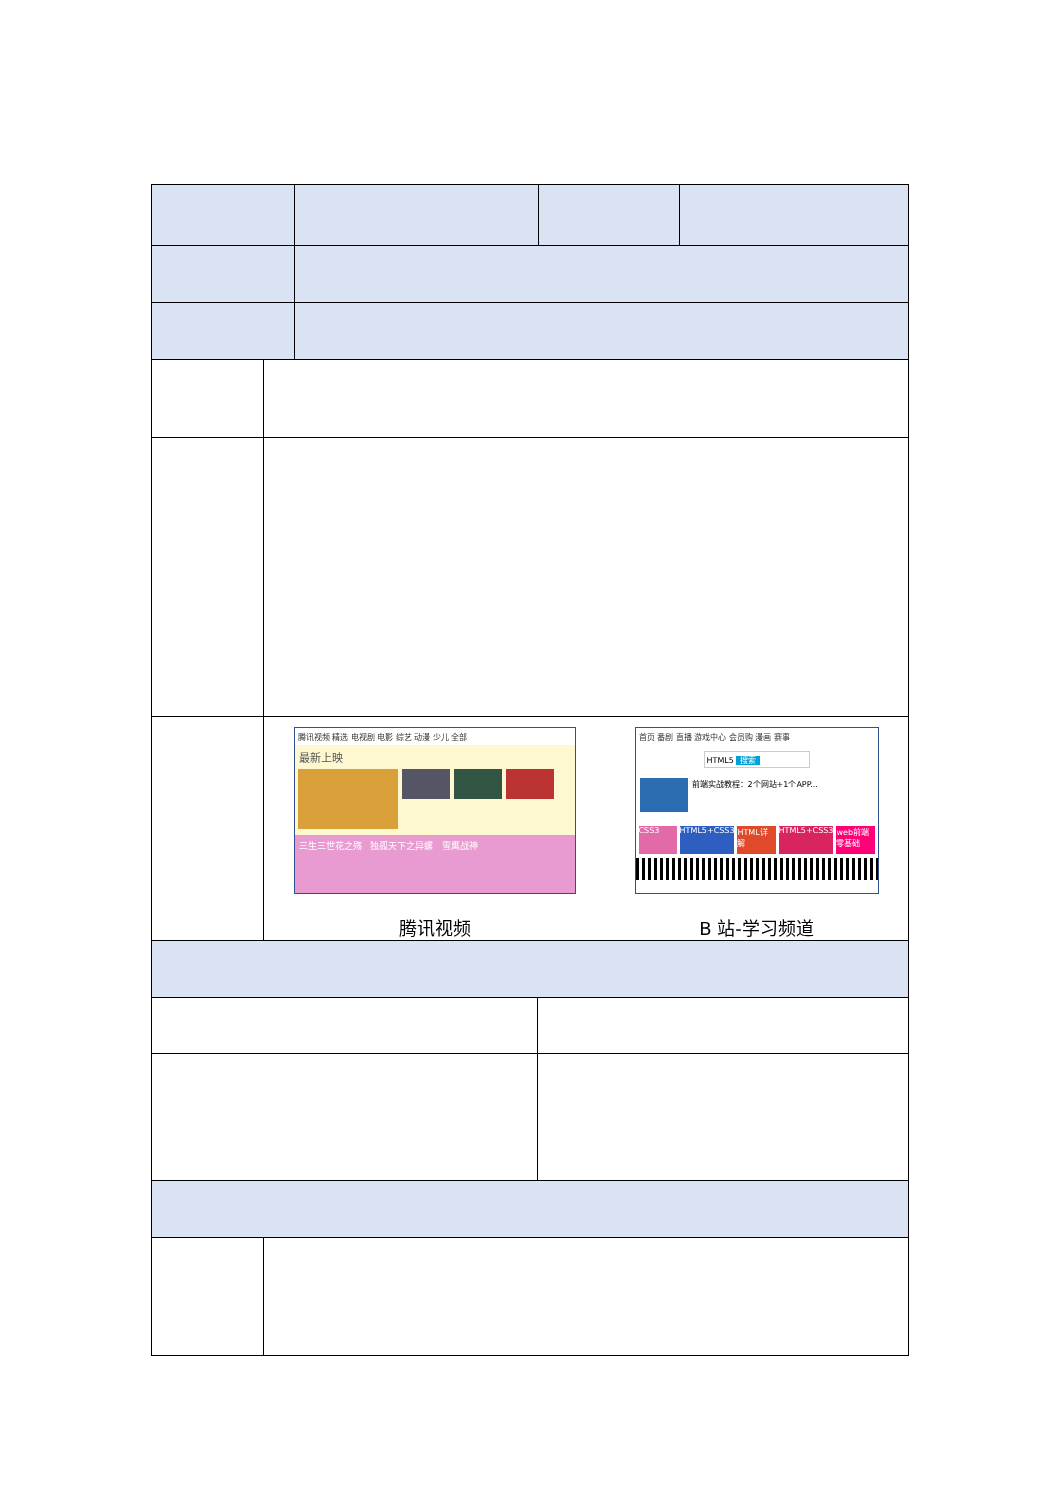| | 腾讯视频 精选 电视剧 电影 综艺 动漫 少儿 全部 最新上映 三生三世花之殇 独孤天下之异螺 雪鹰战神 腾讯视频 首页 番剧 直播 游戏中心 会员购 漫画 赛事 HTML5 搜索 前端实战教程：2个网站+1个APP... CSS3 HTML5+CSS3 HTML详解 HTML5+CSS3 web前端零基础 B 站-学习频道 |